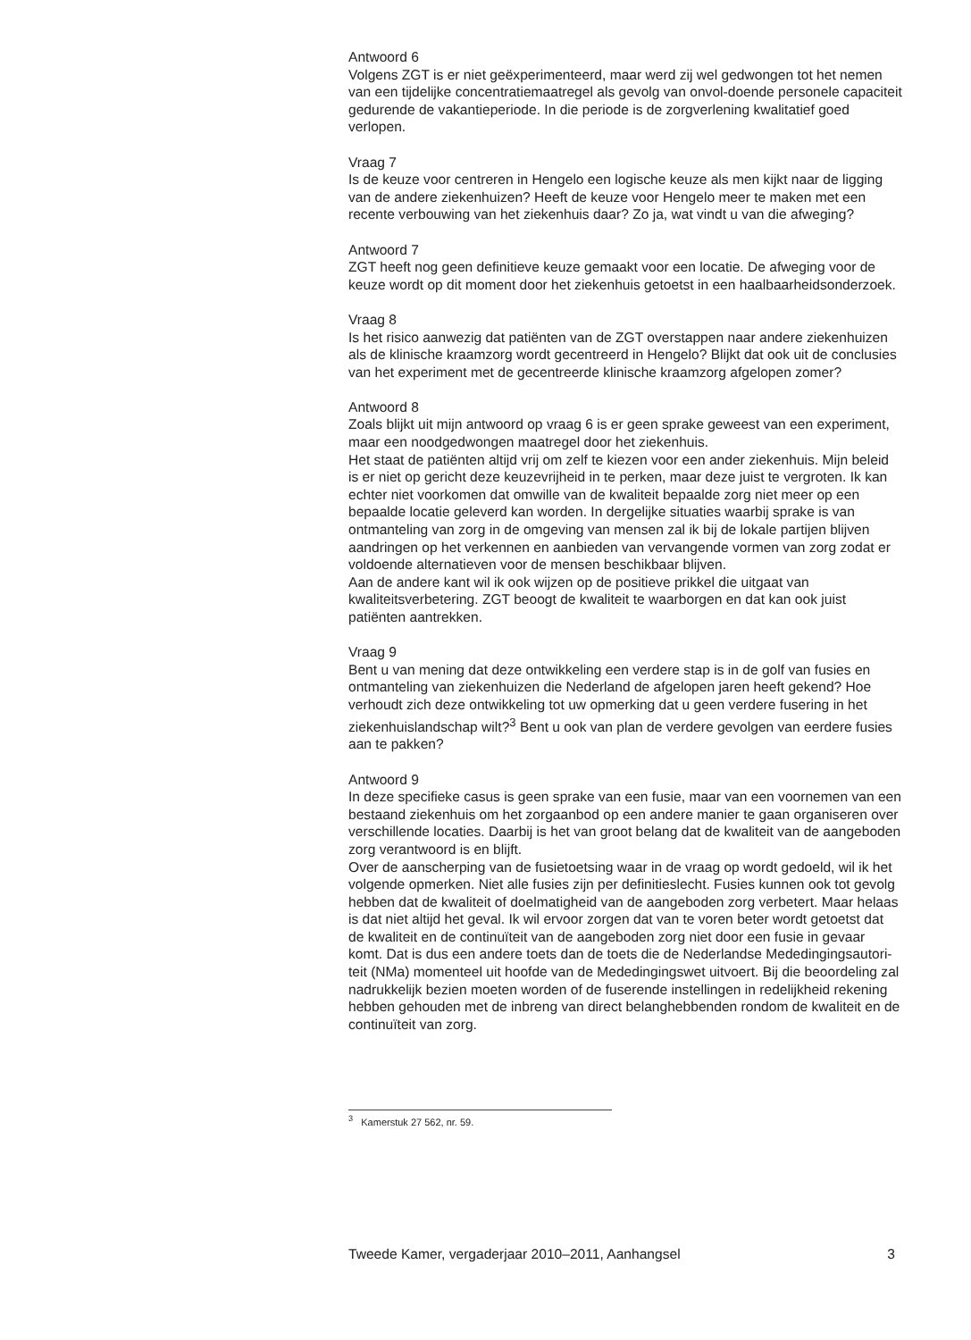Antwoord 6
Volgens ZGT is er niet geëxperimenteerd, maar werd zij wel gedwongen tot het nemen van een tijdelijke concentratiemaatregel als gevolg van onvol-doende personele capaciteit gedurende de vakantieperiode. In die periode is de zorgverlening kwalitatief goed verlopen.
Vraag 7
Is de keuze voor centreren in Hengelo een logische keuze als men kijkt naar de ligging van de andere ziekenhuizen? Heeft de keuze voor Hengelo meer te maken met een recente verbouwing van het ziekenhuis daar? Zo ja, wat vindt u van die afweging?
Antwoord 7
ZGT heeft nog geen definitieve keuze gemaakt voor een locatie. De afweging voor de keuze wordt op dit moment door het ziekenhuis getoetst in een haalbaarheidsonderzoek.
Vraag 8
Is het risico aanwezig dat patiënten van de ZGT overstappen naar andere ziekenhuizen als de klinische kraamzorg wordt gecentreerd in Hengelo? Blijkt dat ook uit de conclusies van het experiment met de gecentreerde klinische kraamzorg afgelopen zomer?
Antwoord 8
Zoals blijkt uit mijn antwoord op vraag 6 is er geen sprake geweest van een experiment, maar een noodgedwongen maatregel door het ziekenhuis.
Het staat de patiënten altijd vrij om zelf te kiezen voor een ander ziekenhuis. Mijn beleid is er niet op gericht deze keuzevrijheid in te perken, maar deze juist te vergroten. Ik kan echter niet voorkomen dat omwille van de kwaliteit bepaalde zorg niet meer op een bepaalde locatie geleverd kan worden. In dergelijke situaties waarbij sprake is van ontmanteling van zorg in de omgeving van mensen zal ik bij de lokale partijen blijven aandringen op het verkennen en aanbieden van vervangende vormen van zorg zodat er voldoende alternatieven voor de mensen beschikbaar blijven.
Aan de andere kant wil ik ook wijzen op de positieve prikkel die uitgaat van kwaliteitsverbetering. ZGT beoogt de kwaliteit te waarborgen en dat kan ook juist patiënten aantrekken.
Vraag 9
Bent u van mening dat deze ontwikkeling een verdere stap is in de golf van fusies en ontmanteling van ziekenhuizen die Nederland de afgelopen jaren heeft gekend? Hoe verhoudt zich deze ontwikkeling tot uw opmerking dat u geen verdere fusering in het ziekenhuislandschap wilt?<sup>3</sup> Bent u ook van plan de verdere gevolgen van eerdere fusies aan te pakken?
Antwoord 9
In deze specifieke casus is geen sprake van een fusie, maar van een voornemen van een bestaand ziekenhuis om het zorgaanbod op een andere manier te gaan organiseren over verschillende locaties. Daarbij is het van groot belang dat de kwaliteit van de aangeboden zorg verantwoord is en blijft.
Over de aanscherping van de fusietoetsing waar in de vraag op wordt gedoeld, wil ik het volgende opmerken. Niet alle fusies zijn per definitieslecht. Fusies kunnen ook tot gevolg hebben dat de kwaliteit of doelmatigheid van de aangeboden zorg verbetert. Maar helaas is dat niet altijd het geval. Ik wil ervoor zorgen dat van te voren beter wordt getoetst dat de kwaliteit en de continuïteit van de aangeboden zorg niet door een fusie in gevaar komt. Dat is dus een andere toets dan de toets die de Nederlandse Mededingingsautori-teit (NMa) momenteel uit hoofde van de Mededingingswet uitvoert. Bij die beoordeling zal nadrukkelijk bezien moeten worden of de fuserende instellingen in redelijkheid rekening hebben gehouden met de inbreng van direct belanghebbenden rondom de kwaliteit en de continuïteit van zorg.
<sup>3</sup> Kamerstuk 27 562, nr. 59.
Tweede Kamer, vergaderjaar 2010–2011, Aanhangsel 3